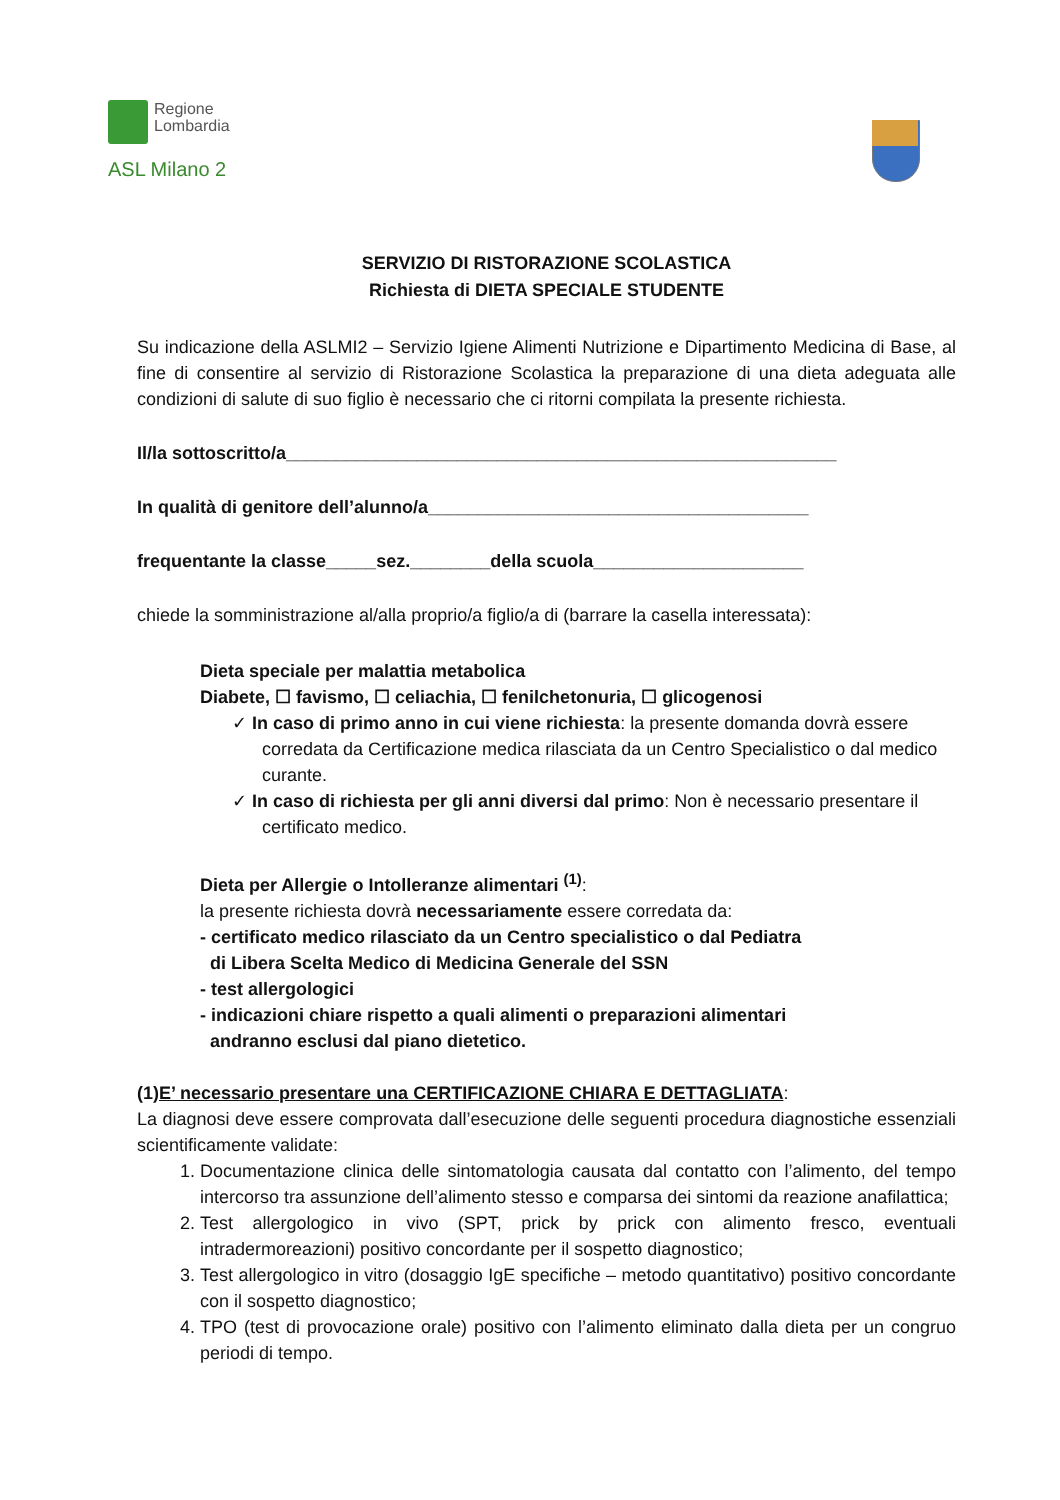Regione
Lombardia
ASL Milano 2
SERVIZIO DI RISTORAZIONE SCOLASTICA
Richiesta di DIETA SPECIALE STUDENTE
Su indicazione della ASLMI2 – Servizio Igiene Alimenti Nutrizione e Dipartimento Medicina di Base, al fine di consentire al servizio di Ristorazione Scolastica la preparazione di una dieta adeguata alle condizioni di salute di suo figlio è necessario che ci ritorni compilata la presente richiesta.
Il/la sottoscritto/a_______________________________________________________
In qualità di genitore dell’alunno/a______________________________________
frequentante la classe_____sez.________della scuola_____________________
chiede la somministrazione al/alla proprio/a figlio/a di (barrare la casella interessata):
Dieta speciale per malattia metabolica
Diabete, ☐ favismo, ☐ celiachia, ☐ fenilchetonuria, ☐ glicogenosi
✓ In caso di primo anno in cui viene richiesta: la presente domanda dovrà essere corredata da Certificazione medica rilasciata da un Centro Specialistico o dal medico curante.
✓ In caso di richiesta per gli anni diversi dal primo: Non è necessario presentare il certificato medico.
Dieta per Allergie o Intolleranze alimentari <sup>(1)</sup>:
la presente richiesta dovrà necessariamente essere corredata da:
- certificato medico rilasciato da un Centro specialistico o dal Pediatra
di Libera Scelta Medico di Medicina Generale del SSN
- test allergologici
- indicazioni chiare rispetto a quali alimenti o preparazioni alimentari
andranno esclusi dal piano dietetico.
(1)E’ necessario presentare una CERTIFICAZIONE CHIARA E DETTAGLIATA:
La diagnosi deve essere comprovata dall’esecuzione delle seguenti procedura diagnostiche essenziali scientificamente validate:
1. Documentazione clinica delle sintomatologia causata dal contatto con l’alimento, del tempo intercorso tra assunzione dell’alimento stesso e comparsa dei sintomi da reazione anafilattica;
2. Test allergologico in vivo (SPT, prick by prick con alimento fresco, eventuali intradermoreazioni) positivo concordante per il sospetto diagnostico;
3. Test allergologico in vitro (dosaggio IgE specifiche – metodo quantitativo) positivo concordante con il sospetto diagnostico;
4. TPO (test di provocazione orale) positivo con l’alimento eliminato dalla dieta per un congruo periodi di tempo.